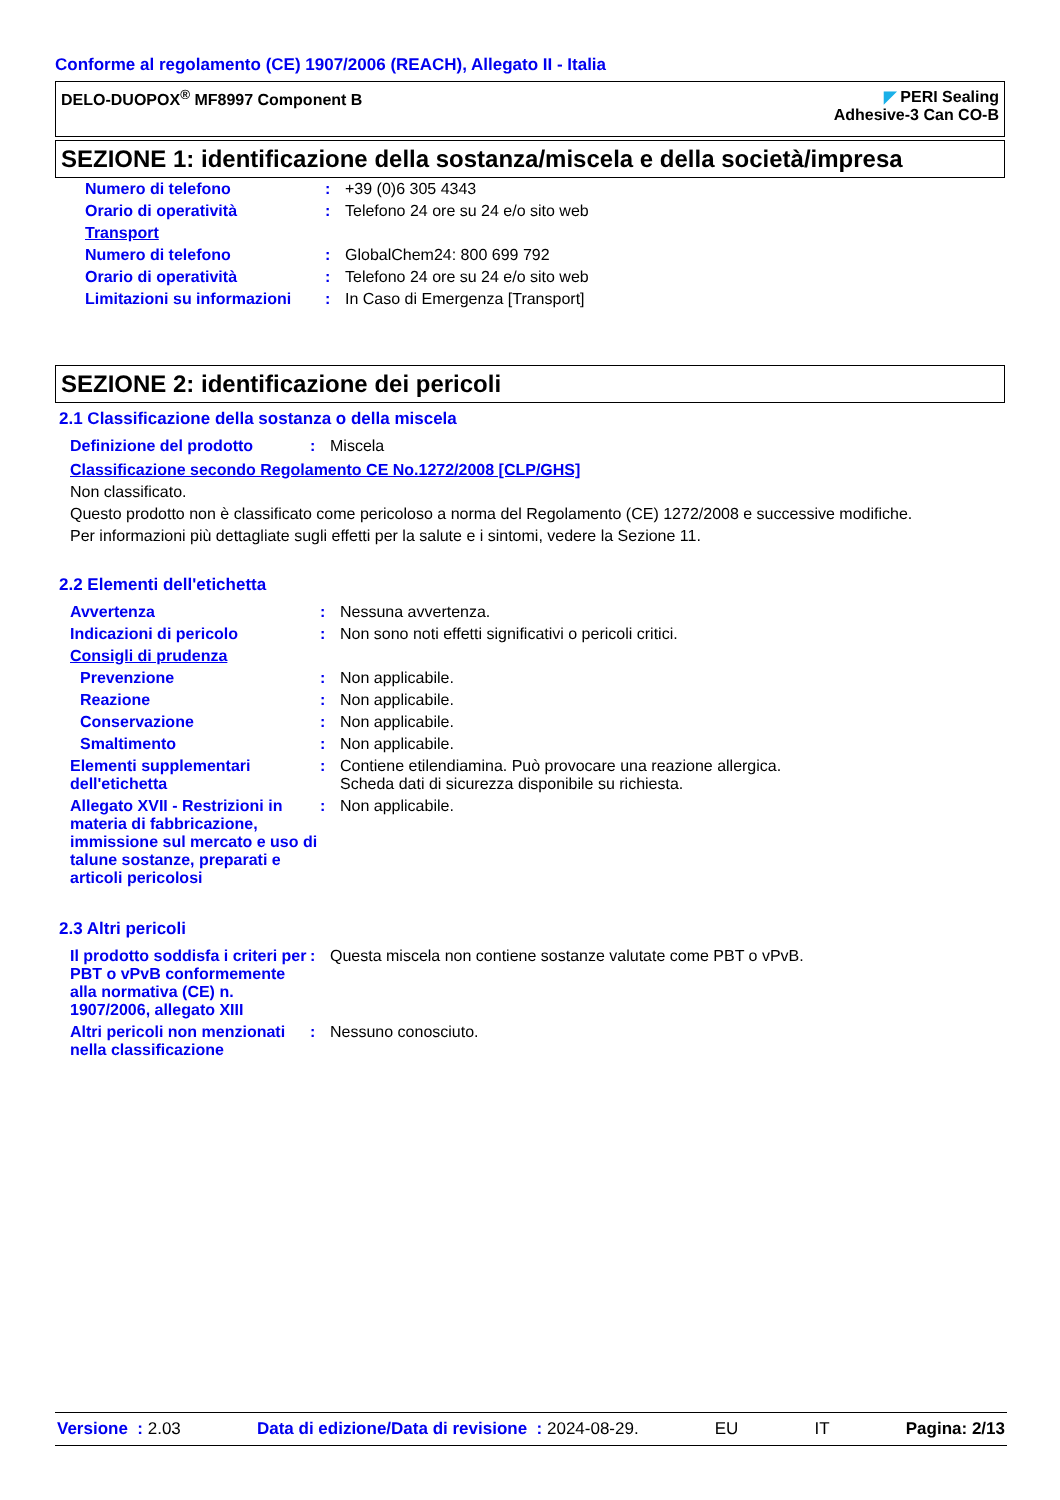Conforme al regolamento (CE) 1907/2006 (REACH), Allegato II - Italia
DELO-DUOPOX<sup>®</sup> MF8997 Component B
◤ PERI Sealing
Adhesive-3 Can CO-B
SEZIONE 1: identificazione della sostanza/miscela e della società/impresa
| Numero di telefono | : | +39 (0)6 305 4343 |
| Orario di operatività | : | Telefono 24 ore su 24 e/o sito web |
| Transport | | |
| Numero di telefono | : | GlobalChem24: 800 699 792 |
| Orario di operatività | : | Telefono 24 ore su 24 e/o sito web |
| Limitazioni su informazioni | : | In Caso di Emergenza [Transport] |
SEZIONE 2: identificazione dei pericoli
2.1 Classificazione della sostanza o della miscela
| Definizione del prodotto | : | Miscela |
Classificazione secondo Regolamento CE No.1272/2008 [CLP/GHS]
Non classificato.
Questo prodotto non è classificato come pericoloso a norma del Regolamento (CE) 1272/2008 e successive modifiche.
Per informazioni più dettagliate sugli effetti per la salute e i sintomi, vedere la Sezione 11.
2.2 Elementi dell'etichetta
| Avvertenza | : | Nessuna avvertenza. |
| Indicazioni di pericolo | : | Non sono noti effetti significativi o pericoli critici. |
| Consigli di prudenza | | |
| Prevenzione | : | Non applicabile. |
| Reazione | : | Non applicabile. |
| Conservazione | : | Non applicabile. |
| Smaltimento | : | Non applicabile. |
| Elementi supplementari dell'etichetta | : | Contiene etilendiamina. Può provocare una reazione allergica. Scheda dati di sicurezza disponibile su richiesta. |
| Allegato XVII - Restrizioni in materia di fabbricazione, immissione sul mercato e uso di talune sostanze, preparati e articoli pericolosi | : | Non applicabile. |
2.3 Altri pericoli
| Il prodotto soddisfa i criteri per PBT o vPvB conformemente alla normativa (CE) n. 1907/2006, allegato XIII | : | Questa miscela non contiene sostanze valutate come PBT o vPvB. |
| Altri pericoli non menzionati nella classificazione | : | Nessuno conosciuto. |
Versione : 2.03 Data di edizione/Data di revisione : 2024-08-29. EU IT Pagina: 2/13